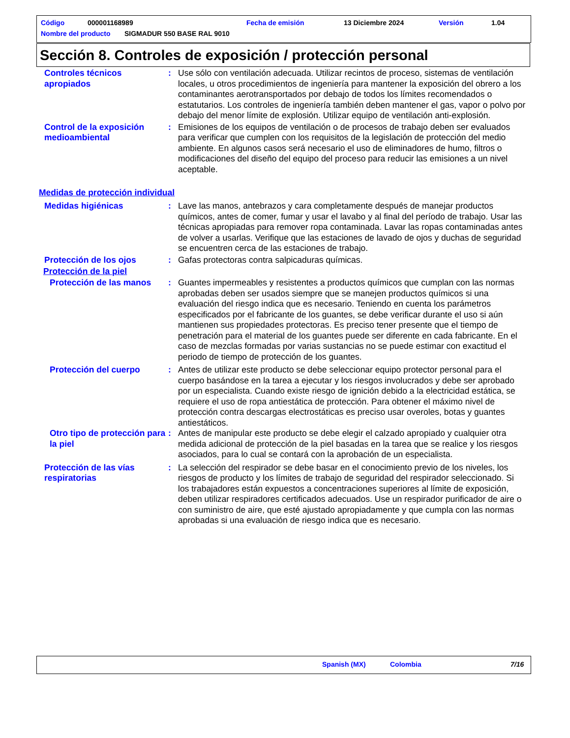Código 000001168989 Fecha de emisión 13 Diciembre 2024 Versión 1.04
Nombre del producto SIGMADUR 550 BASE RAL 9010
Sección 8. Controles de exposición / protección personal
Controles técnicos apropiados
: Use sólo con ventilación adecuada. Utilizar recintos de proceso, sistemas de ventilación locales, u otros procedimientos de ingeniería para mantener la exposición del obrero a los contaminantes aerotransportados por debajo de todos los límites recomendados o estatutarios. Los controles de ingeniería también deben mantener el gas, vapor o polvo por debajo del menor límite de explosión. Utilizar equipo de ventilación anti-explosión.
Control de la exposición medioambiental
: Emisiones de los equipos de ventilación o de procesos de trabajo deben ser evaluados para verificar que cumplen con los requisitos de la legislación de protección del medio ambiente. En algunos casos será necesario el uso de eliminadores de humo, filtros o modificaciones del diseño del equipo del proceso para reducir las emisiones a un nivel aceptable.
Medidas de protección individual
Medidas higiénicas : Lave las manos, antebrazos y cara completamente después de manejar productos químicos, antes de comer, fumar y usar el lavabo y al final del período de trabajo. Usar las técnicas apropiadas para remover ropa contaminada. Lavar las ropas contaminadas antes de volver a usarlas. Verifique que las estaciones de lavado de ojos y duchas de seguridad se encuentren cerca de las estaciones de trabajo.
Protección de los ojos : Gafas protectoras contra salpicaduras químicas.
Protección de la piel
Protección de las manos : Guantes impermeables y resistentes a productos químicos que cumplan con las normas aprobadas deben ser usados siempre que se manejen productos químicos si una evaluación del riesgo indica que es necesario. Teniendo en cuenta los parámetros especificados por el fabricante de los guantes, se debe verificar durante el uso si aún mantienen sus propiedades protectoras. Es preciso tener presente que el tiempo de penetración para el material de los guantes puede ser diferente en cada fabricante. En el caso de mezclas formadas por varias sustancias no se puede estimar con exactitud el periodo de tiempo de protección de los guantes.
Protección del cuerpo : Antes de utilizar este producto se debe seleccionar equipo protector personal para el cuerpo basándose en la tarea a ejecutar y los riesgos involucrados y debe ser aprobado por un especialista. Cuando existe riesgo de ignición debido a la electricidad estática, se requiere el uso de ropa antiestática de protección. Para obtener el máximo nivel de protección contra descargas electrostáticas es preciso usar overoles, botas y guantes antiestáticos.
Otro tipo de protección para la piel
: Antes de manipular este producto se debe elegir el calzado apropiado y cualquier otra medida adicional de protección de la piel basadas en la tarea que se realice y los riesgos asociados, para lo cual se contará con la aprobación de un especialista.
Protección de las vías respiratorias
: La selección del respirador se debe basar en el conocimiento previo de los niveles, los riesgos de producto y los límites de trabajo de seguridad del respirador seleccionado. Si los trabajadores están expuestos a concentraciones superiores al límite de exposición, deben utilizar respiradores certificados adecuados. Use un respirador purificador de aire o con suministro de aire, que esté ajustado apropiadamente y que cumpla con las normas aprobadas si una evaluación de riesgo indica que es necesario.
Spanish (MX) Colombia 7/16